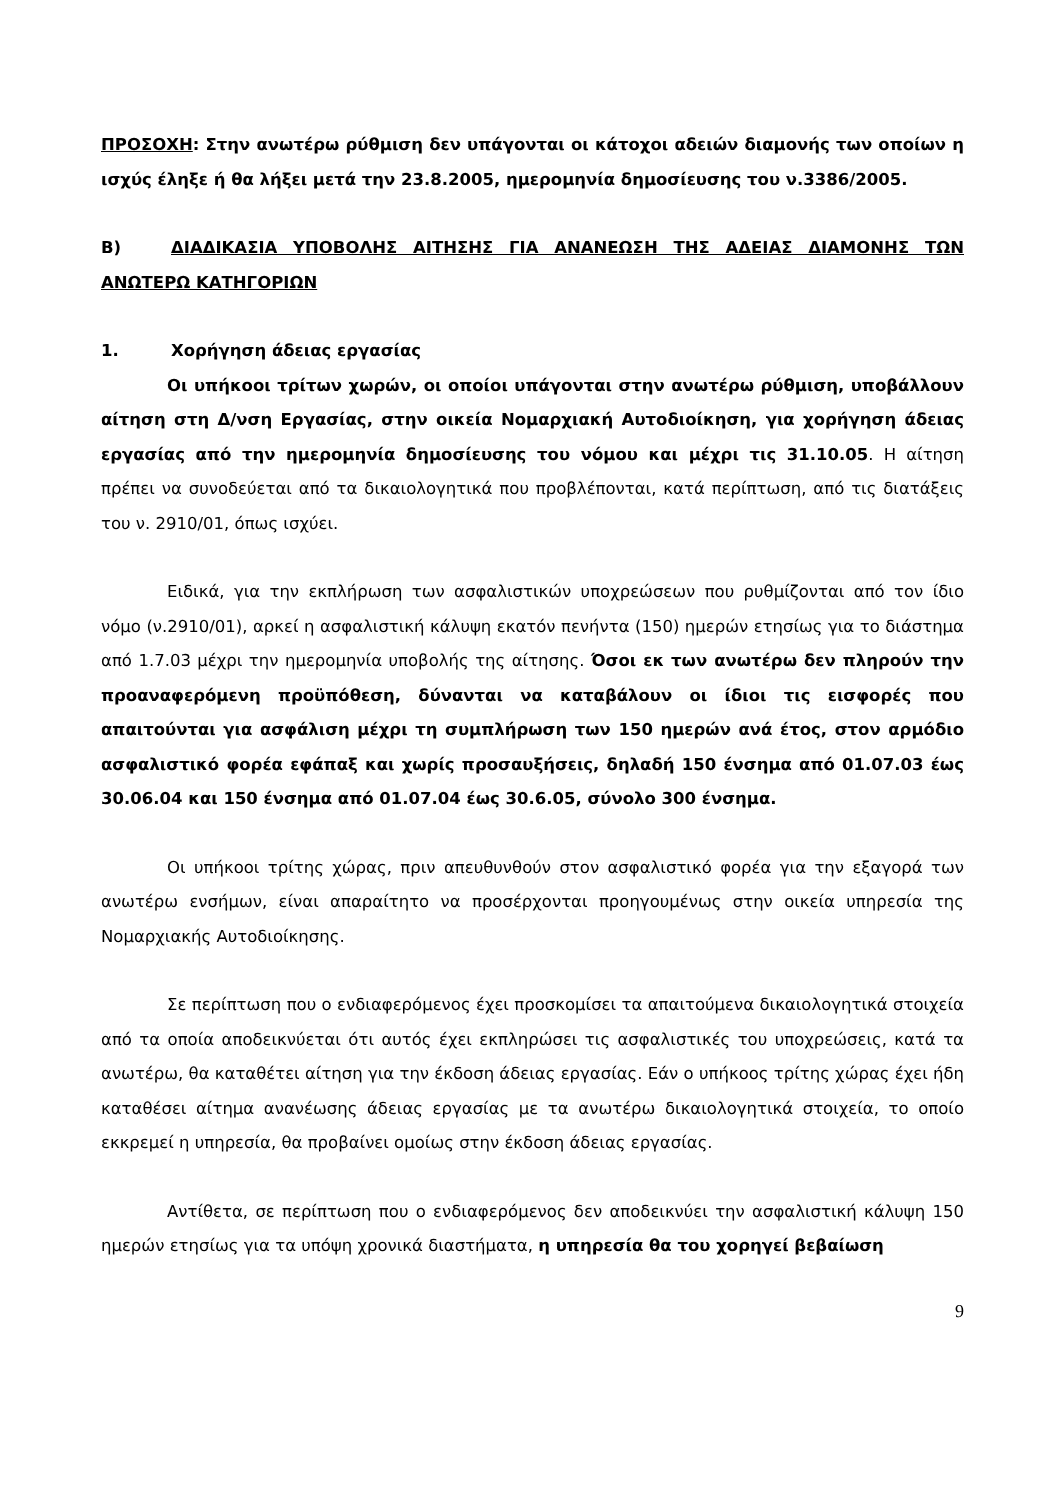ΠΡΟΣΟΧΗ: Στην ανωτέρω ρύθμιση δεν υπάγονται οι κάτοχοι αδειών διαμονής των οποίων η ισχύς έληξε ή θα λήξει μετά την 23.8.2005, ημερομηνία δημοσίευσης του ν.3386/2005.
Β) ΔΙΑΔΙΚΑΣΙΑ ΥΠΟΒΟΛΗΣ ΑΙΤΗΣΗΣ ΓΙΑ ΑΝΑΝΕΩΣΗ ΤΗΣ ΑΔΕΙΑΣ ΔΙΑΜΟΝΗΣ ΤΩΝ ΑΝΩΤΕΡΩ ΚΑΤΗΓΟΡΙΩΝ
1. Χορήγηση άδειας εργασίας
Οι υπήκοοι τρίτων χωρών, οι οποίοι υπάγονται στην ανωτέρω ρύθμιση, υποβάλλουν αίτηση στη Δ/νση Εργασίας, στην οικεία Νομαρχιακή Αυτοδιοίκηση, για χορήγηση άδειας εργασίας από την ημερομηνία δημοσίευσης του νόμου και μέχρι τις 31.10.05. Η αίτηση πρέπει να συνοδεύεται από τα δικαιολογητικά που προβλέπονται, κατά περίπτωση, από τις διατάξεις του ν. 2910/01, όπως ισχύει.
Ειδικά, για την εκπλήρωση των ασφαλιστικών υποχρεώσεων που ρυθμίζονται από τον ίδιο νόμο (ν.2910/01), αρκεί η ασφαλιστική κάλυψη εκατόν πενήντα (150) ημερών ετησίως για το διάστημα από 1.7.03 μέχρι την ημερομηνία υποβολής της αίτησης. Όσοι εκ των ανωτέρω δεν πληρούν την προαναφερόμενη προϋπόθεση, δύνανται να καταβάλουν οι ίδιοι τις εισφορές που απαιτούνται για ασφάλιση μέχρι τη συμπλήρωση των 150 ημερών ανά έτος, στον αρμόδιο ασφαλιστικό φορέα εφάπαξ και χωρίς προσαυξήσεις, δηλαδή 150 ένσημα από 01.07.03 έως 30.06.04 και 150 ένσημα από 01.07.04 έως 30.6.05, σύνολο 300 ένσημα.
Οι υπήκοοι τρίτης χώρας, πριν απευθυνθούν στον ασφαλιστικό φορέα για την εξαγορά των ανωτέρω ενσήμων, είναι απαραίτητο να προσέρχονται προηγουμένως στην οικεία υπηρεσία της Νομαρχιακής Αυτοδιοίκησης.
Σε περίπτωση που ο ενδιαφερόμενος έχει προσκομίσει τα απαιτούμενα δικαιολογητικά στοιχεία από τα οποία αποδεικνύεται ότι αυτός έχει εκπληρώσει τις ασφαλιστικές του υποχρεώσεις, κατά τα ανωτέρω, θα καταθέτει αίτηση για την έκδοση άδειας εργασίας. Εάν ο υπήκοος τρίτης χώρας έχει ήδη καταθέσει αίτημα ανανέωσης άδειας εργασίας με τα ανωτέρω δικαιολογητικά στοιχεία, το οποίο εκκρεμεί η υπηρεσία, θα προβαίνει ομοίως στην έκδοση άδειας εργασίας.
Αντίθετα, σε περίπτωση που ο ενδιαφερόμενος δεν αποδεικνύει την ασφαλιστική κάλυψη 150 ημερών ετησίως για τα υπόψη χρονικά διαστήματα, η υπηρεσία θα του χορηγεί βεβαίωση
9